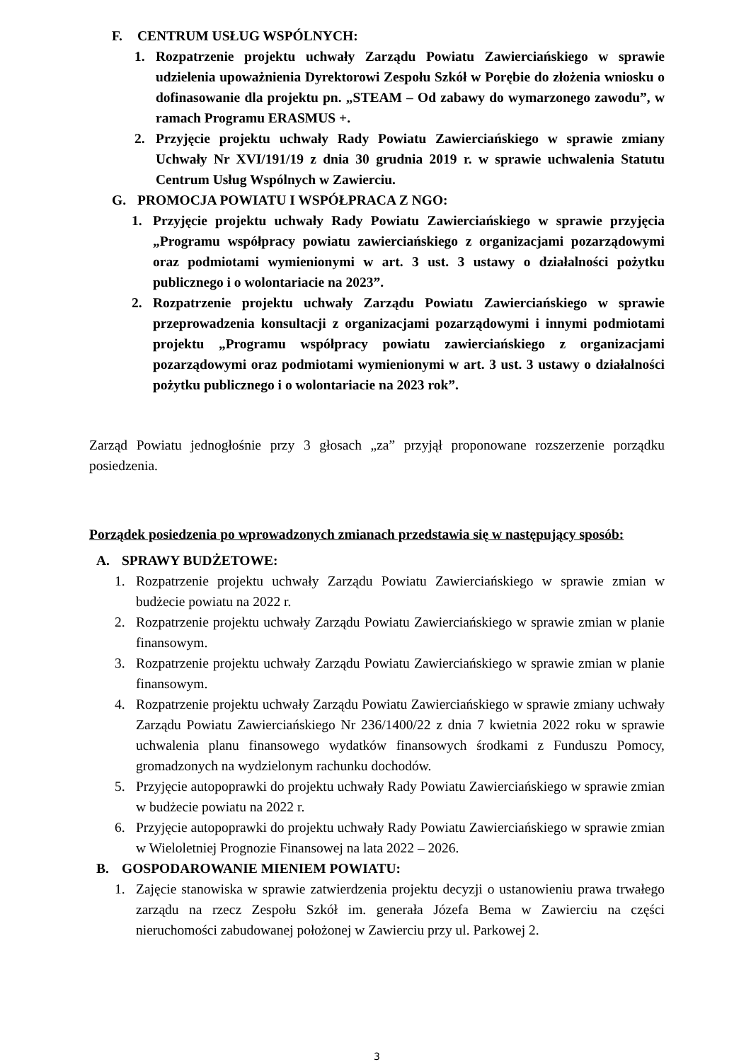F. CENTRUM USŁUG WSPÓLNYCH:
1. Rozpatrzenie projektu uchwały Zarządu Powiatu Zawierciańskiego w sprawie udzielenia upoważnienia Dyrektorowi Zespołu Szkół w Porębie do złożenia wniosku o dofinasowanie dla projektu pn. „STEAM – Od zabawy do wymarzonego zawodu”, w ramach Programu ERASMUS +.
2. Przyjęcie projektu uchwały Rady Powiatu Zawierciańskiego w sprawie zmiany Uchwały Nr XVI/191/19 z dnia 30 grudnia 2019 r. w sprawie uchwalenia Statutu Centrum Usług Wspólnych w Zawierciu.
G. PROMOCJA POWIATU I WSPÓŁPRACA Z NGO:
1. Przyjęcie projektu uchwały Rady Powiatu Zawierciańskiego w sprawie przyjęcia „Programu współpracy powiatu zawierciańskiego z organizacjami pozarządowymi oraz podmiotami wymienionymi w art. 3 ust. 3 ustawy o działalności pożytku publicznego i o wolontariacie na 2023”.
2. Rozpatrzenie projektu uchwały Zarządu Powiatu Zawierciańskiego w sprawie przeprowadzenia konsultacji z organizacjami pozarządowymi i innymi podmiotami projektu „Programu współpracy powiatu zawierciańskiego z organizacjami pozarządowymi oraz podmiotami wymienionymi w art. 3 ust. 3 ustawy o działalności pożytku publicznego i o wolontariacie na 2023 rok”.
Zarząd Powiatu jednogłośnie przy 3 głosach „za” przyjął proponowane rozszerzenie porządku posiedzenia.
Porządek posiedzenia po wprowadzonych zmianach przedstawia się w następujący sposób:
A. SPRAWY BUDŻETOWE:
1. Rozpatrzenie projektu uchwały Zarządu Powiatu Zawierciańskiego w sprawie zmian w budżecie powiatu na 2022 r.
2. Rozpatrzenie projektu uchwały Zarządu Powiatu Zawierciańskiego w sprawie zmian w planie finansowym.
3. Rozpatrzenie projektu uchwały Zarządu Powiatu Zawierciańskiego w sprawie zmian w planie finansowym.
4. Rozpatrzenie projektu uchwały Zarządu Powiatu Zawierciańskiego w sprawie zmiany uchwały Zarządu Powiatu Zawierciańskiego Nr 236/1400/22 z dnia 7 kwietnia 2022 roku w sprawie uchwalenia planu finansowego wydatków finansowych środkami z Funduszu Pomocy, gromadzonych na wydzielonym rachunku dochodów.
5. Przyjęcie autopoprawki do projektu uchwały Rady Powiatu Zawierciańskiego w sprawie zmian w budżecie powiatu na 2022 r.
6. Przyjęcie autopoprawki do projektu uchwały Rady Powiatu Zawierciańskiego w sprawie zmian w Wieloletniej Prognozie Finansowej na lata 2022 – 2026.
B. GOSPODAROWANIE MIENIEM POWIATU:
1. Zajęcie stanowiska w sprawie zatwierdzenia projektu decyzji o ustanowieniu prawa trwałego zarządu na rzecz Zespołu Szkół im. generała Józefa Bema w Zawierciu na części nieruchomości zabudowanej położonej w Zawierciu przy ul. Parkowej 2.
3